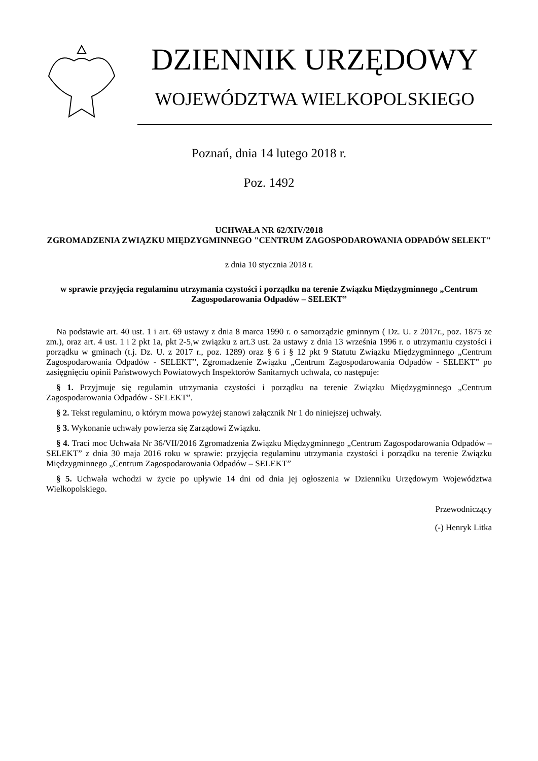DZIENNIK URZĘDOWY
WOJEWÓDZTWA WIELKOPOLSKIEGO
Poznań, dnia 14 lutego 2018 r.
Poz. 1492
UCHWAŁA NR 62/XIV/2018
ZGROMADZENIA ZWIĄZKU MIĘDZYGMINNEGO "CENTRUM ZAGOSPODAROWANIA ODPADÓW SELEKT"
z dnia 10 stycznia 2018 r.
w sprawie przyjęcia regulaminu utrzymania czystości i porządku na terenie Związku Międzygminnego „Centrum Zagospodarowania Odpadów – SELEKT”
Na podstawie art. 40 ust. 1 i art. 69 ustawy z dnia 8 marca 1990 r. o samorządzie gminnym ( Dz. U. z 2017r., poz. 1875 ze zm.), oraz art. 4 ust. 1 i 2 pkt 1a, pkt 2-5,w związku z art.3 ust. 2a ustawy z dnia 13 września 1996 r. o utrzymaniu czystości i porządku w gminach (t.j. Dz. U. z 2017 r., poz. 1289) oraz § 6 i § 12 pkt 9 Statutu Związku Międzygminnego „Centrum Zagospodarowania Odpadów - SELEKT”, Zgromadzenie Związku „Centrum Zagospodarowania Odpadów - SELEKT” po zasięgnięciu opinii Państwowych Powiatowych Inspektorów Sanitarnych uchwala, co następuje:
§ 1. Przyjmuje się regulamin utrzymania czystości i porządku na terenie Związku Międzygminnego „Centrum Zagospodarowania Odpadów - SELEKT”.
§ 2. Tekst regulaminu, o którym mowa powyżej stanowi załącznik Nr 1 do niniejszej uchwały.
§ 3. Wykonanie uchwały powierza się Zarządowi Związku.
§ 4. Traci moc Uchwała Nr 36/VII/2016 Zgromadzenia Związku Międzygminnego „Centrum Zagospodarowania Odpadów – SELEKT” z dnia 30 maja 2016 roku w sprawie: przyjęcia regulaminu utrzymania czystości i porządku na terenie Związku Międzygminnego „Centrum Zagospodarowania Odpadów – SELEKT”
§ 5. Uchwała wchodzi w życie po upływie 14 dni od dnia jej ogłoszenia w Dzienniku Urzędowym Województwa Wielkopolskiego.
Przewodniczący
(-) Henryk Litka